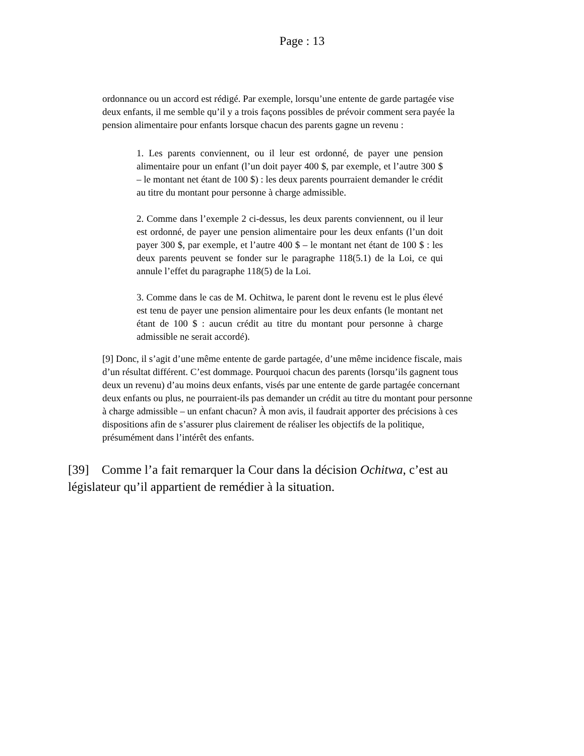Page : 13
ordonnance ou un accord est rédigé. Par exemple, lorsqu’une entente de garde partagée vise deux enfants, il me semble qu’il y a trois façons possibles de prévoir comment sera payée la pension alimentaire pour enfants lorsque chacun des parents gagne un revenu :
1. Les parents conviennent, ou il leur est ordonné, de payer une pension alimentaire pour un enfant (l’un doit payer 400 $, par exemple, et l’autre 300 $ – le montant net étant de 100 $) : les deux parents pourraient demander le crédit au titre du montant pour personne à charge admissible.
2. Comme dans l’exemple 2 ci-dessus, les deux parents conviennent, ou il leur est ordonné, de payer une pension alimentaire pour les deux enfants (l’un doit payer 300 $, par exemple, et l’autre 400 $ – le montant net étant de 100 $ : les deux parents peuvent se fonder sur le paragraphe 118(5.1) de la Loi, ce qui annule l’effet du paragraphe 118(5) de la Loi.
3. Comme dans le cas de M. Ochitwa, le parent dont le revenu est le plus élevé est tenu de payer une pension alimentaire pour les deux enfants (le montant net étant de 100 $ : aucun crédit au titre du montant pour personne à charge admissible ne serait accordé).
[9] Donc, il s’agit d’une même entente de garde partagée, d’une même incidence fiscale, mais d’un résultat différent. C’est dommage. Pourquoi chacun des parents (lorsqu’ils gagnent tous deux un revenu) d’au moins deux enfants, visés par une entente de garde partagée concernant deux enfants ou plus, ne pourraient-ils pas demander un crédit au titre du montant pour personne à charge admissible – un enfant chacun? À mon avis, il faudrait apporter des précisions à ces dispositions afin de s’assurer plus clairement de réaliser les objectifs de la politique, présumément dans l’intérêt des enfants.
[39] Comme l’a fait remarquer la Cour dans la décision Ochitwa, c’est au législateur qu’il appartient de remédier à la situation.